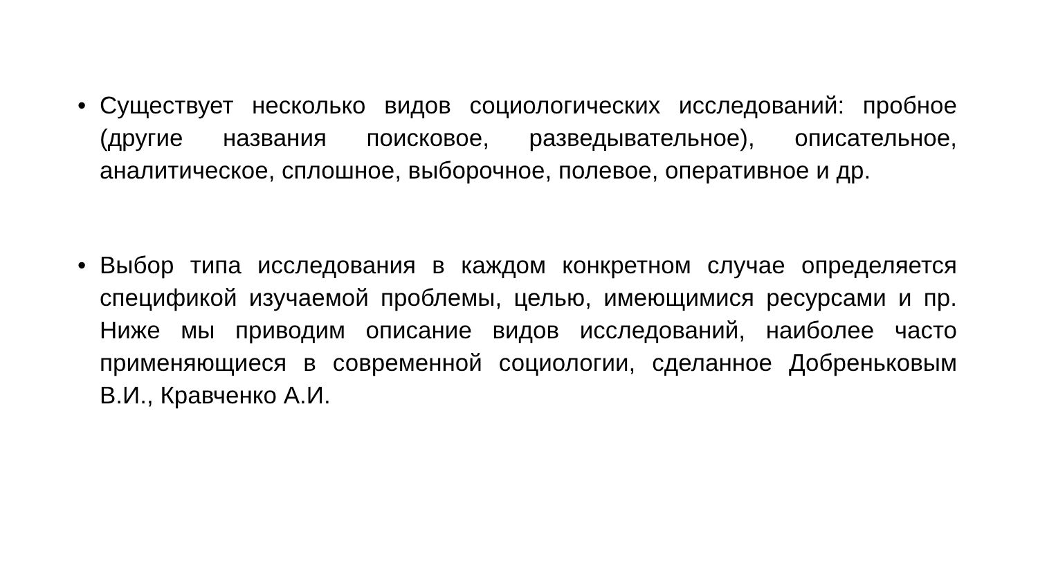• Существует несколько видов социологических исследований: пробное (другие названия поисковое, разведывательное), описательное, аналитическое, сплошное, выборочное, полевое, оперативное и др.
• Выбор типа исследования в каждом конкретном случае определяется спецификой изучаемой проблемы, целью, имеющимися ресурсами и пр. Ниже мы приводим описание видов исследований, наиболее часто применяющиеся в современной социологии, сделанное Добреньковым В.И., Кравченко А.И.